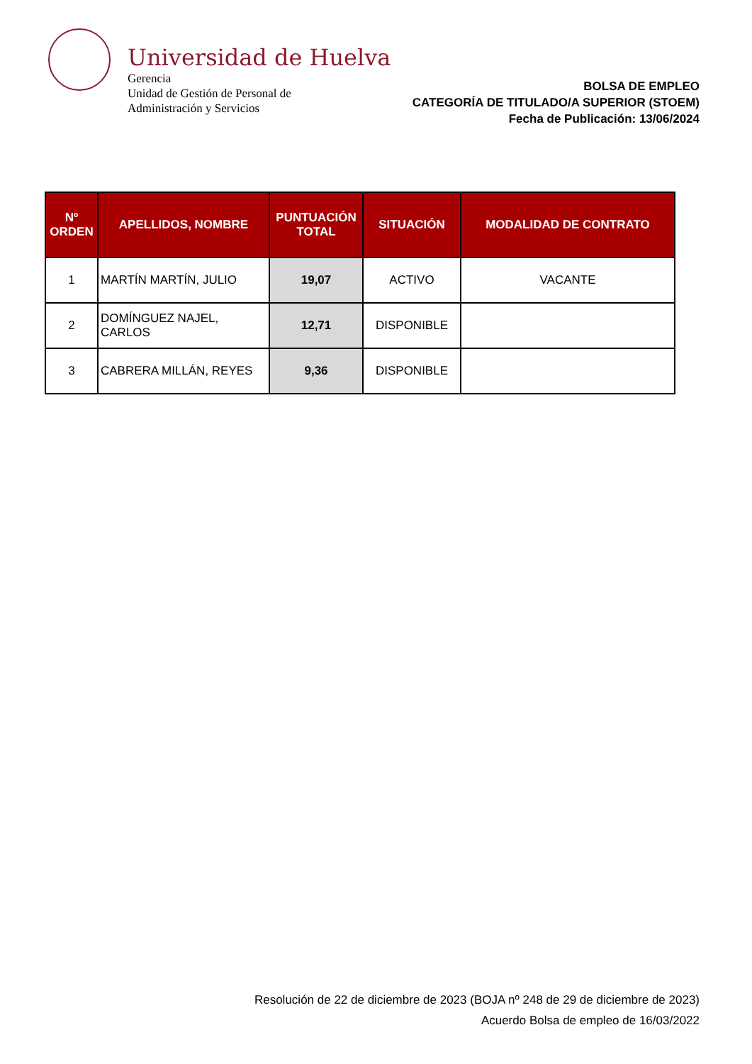Universidad de Huelva
Gerencia
Unidad de Gestión de Personal de
Administración y Servicios
BOLSA DE EMPLEO
CATEGORÍA DE TITULADO/A SUPERIOR (STOEM)
Fecha de Publicación: 13/06/2024
| Nº ORDEN | APELLIDOS, NOMBRE | PUNTUACIÓN TOTAL | SITUACIÓN | MODALIDAD DE CONTRATO |
| --- | --- | --- | --- | --- |
| 1 | MARTÍN MARTÍN, JULIO | 19,07 | ACTIVO | VACANTE |
| 2 | DOMÍNGUEZ NAJEL, CARLOS | 12,71 | DISPONIBLE | |
| 3 | CABRERA MILLÁN, REYES | 9,36 | DISPONIBLE | |
Resolución de 22 de diciembre de 2023 (BOJA nº 248 de 29 de diciembre de 2023)
Acuerdo Bolsa de empleo de 16/03/2022